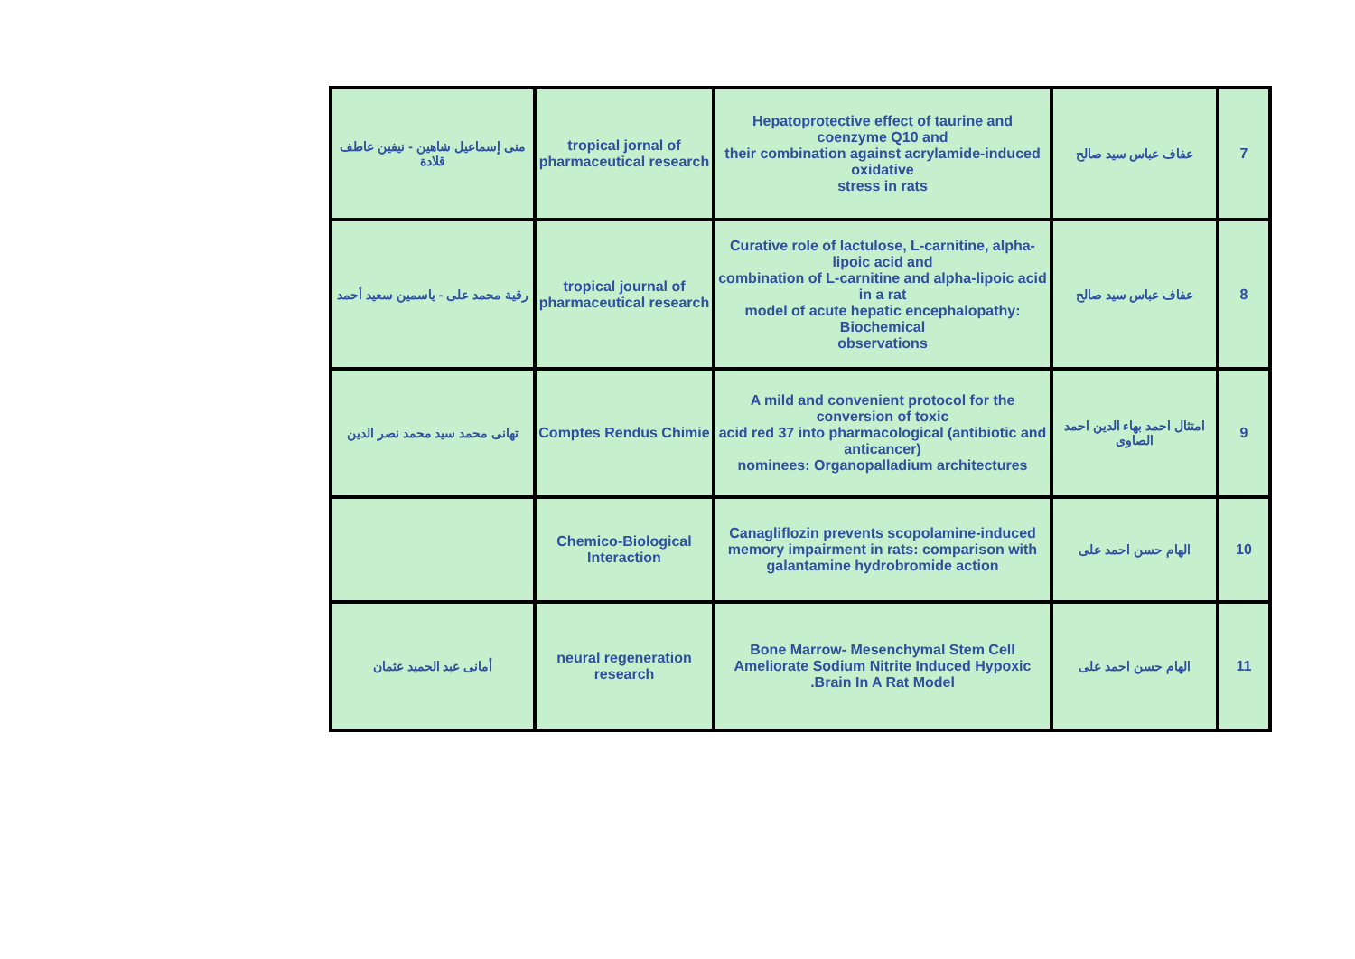| 7 | عفاف عباس سيد صالح | Hepatoprotective effect of taurine and coenzyme Q10 and their combination against acrylamide-induced oxidative stress in rats | tropical jornal of pharmaceutical research | منى إسماعيل شاهين - نيفين عاطف قلادة |
| 8 | عفاف عباس سيد صالح | Curative role of lactulose, L-carnitine, alpha-lipoic acid and combination of L-carnitine and alpha-lipoic acid in a rat model of acute hepatic encephalopathy: Biochemical observations | tropical journal of pharmaceutical research | رقية محمد على - ياسمين سعيد أحمد |
| 9 | امتثال احمد بهاء الدين احمد الصاوى | A mild and convenient protocol for the conversion of toxic acid red 37 into pharmacological (antibiotic and anticancer) nominees: Organopalladium architectures | Comptes Rendus Chimie | تهانى محمد سيد محمد نصر الدين |
| 10 | الهام حسن احمد على | Canagliflozin prevents scopolamine-induced memory impairment in rats: comparison with galantamine hydrobromide action | Chemico-Biological Interaction | |
| 11 | الهام حسن احمد على | Bone Marrow- Mesenchymal Stem Cell Ameliorate Sodium Nitrite Induced Hypoxic Brain In A Rat Model. | neural regeneration research | أمانى عبد الحميد عثمان |